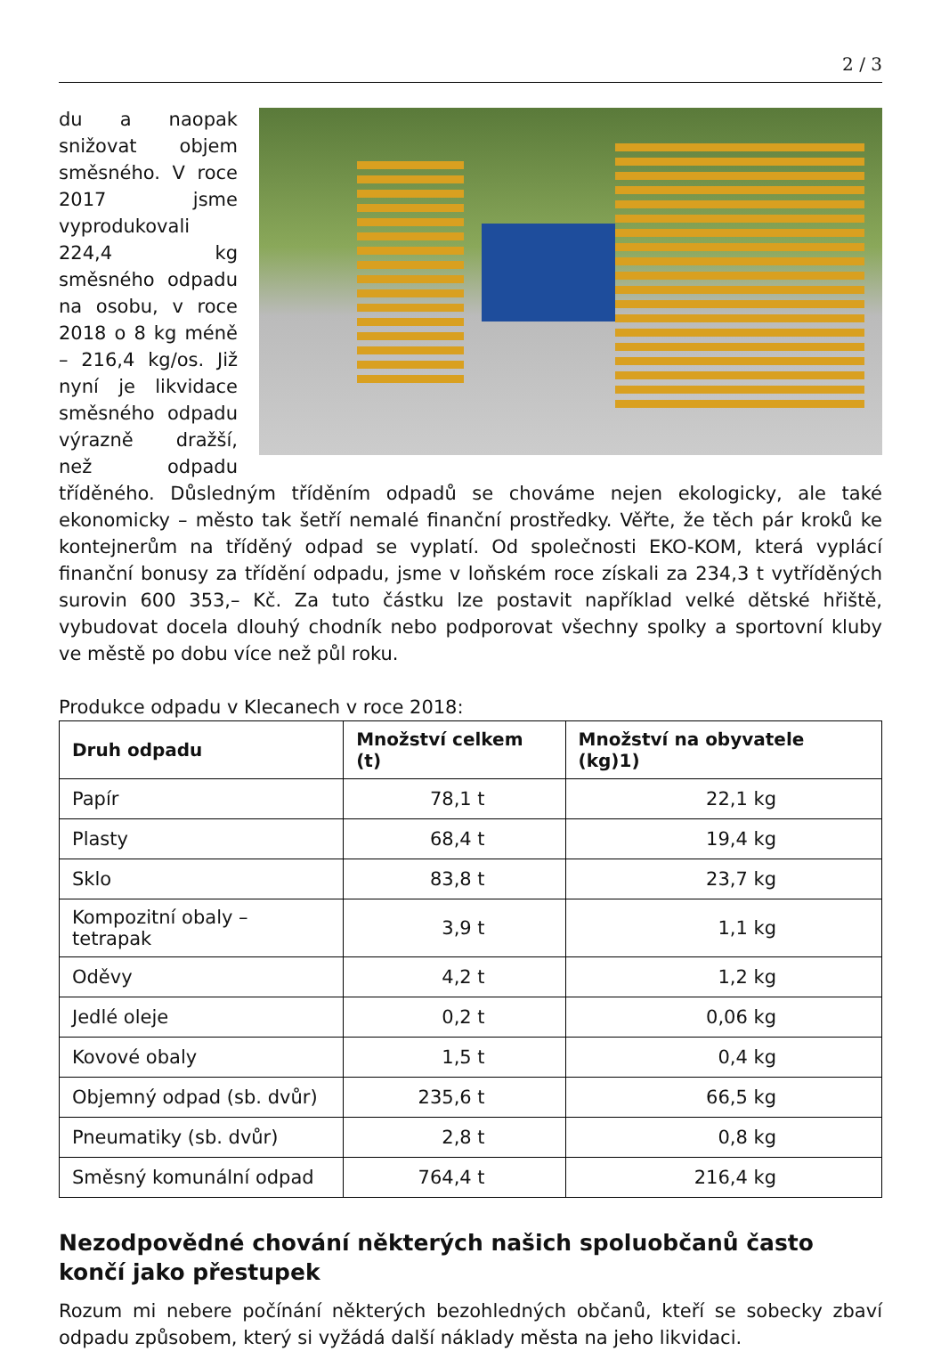2 / 3
du a naopak snižovat objem směsného. V roce 2017 jsme vyprodukovali 224,4 kg směsného odpadu na osobu, v roce 2018 o 8 kg méně – 216,4 kg/os. Již nyní je likvidace směsného odpadu výrazně dražší, než odpadu tříděného. Důsledným tříděním odpadů se chováme nejen ekologicky, ale také ekonomicky – město tak šetří nemalé finanční prostředky. Věřte, že těch pár kroků ke kontejnerům na tříděný odpad se vyplatí. Od společnosti EKO-KOM, která vyplácí finanční bonusy za třídění odpadu, jsme v loňském roce získali za 234,3 t vytříděných surovin 600 353,– Kč. Za tuto částku lze postavit například velké dětské hřiště, vybudovat docela dlouhý chodník nebo podporovat všechny spolky a sportovní kluby ve městě po dobu více než půl roku.
Produkce odpadu v Klecanech v roce 2018:
| Druh odpadu | Množství celkem (t) | Množství na obyvatele (kg)1) |
| --- | --- | --- |
| Papír | 78,1 t | 22,1 kg |
| Plasty | 68,4 t | 19,4 kg |
| Sklo | 83,8 t | 23,7 kg |
| Kompozitní obaly – tetrapak | 3,9 t | 1,1 kg |
| Oděvy | 4,2 t | 1,2 kg |
| Jedlé oleje | 0,2 t | 0,06 kg |
| Kovové obaly | 1,5 t | 0,4 kg |
| Objemný odpad (sb. dvůr) | 235,6 t | 66,5 kg |
| Pneumatiky (sb. dvůr) | 2,8 t | 0,8 kg |
| Směsný komunální odpad | 764,4 t | 216,4 kg |
Nezodpovědné chování některých našich spoluobčanů často končí jako přestupek
Rozum mi nebere počínání některých bezohledných občanů, kteří se sobecky zbaví odpadu způsobem, který si vyžádá další náklady města na jeho likvidaci.